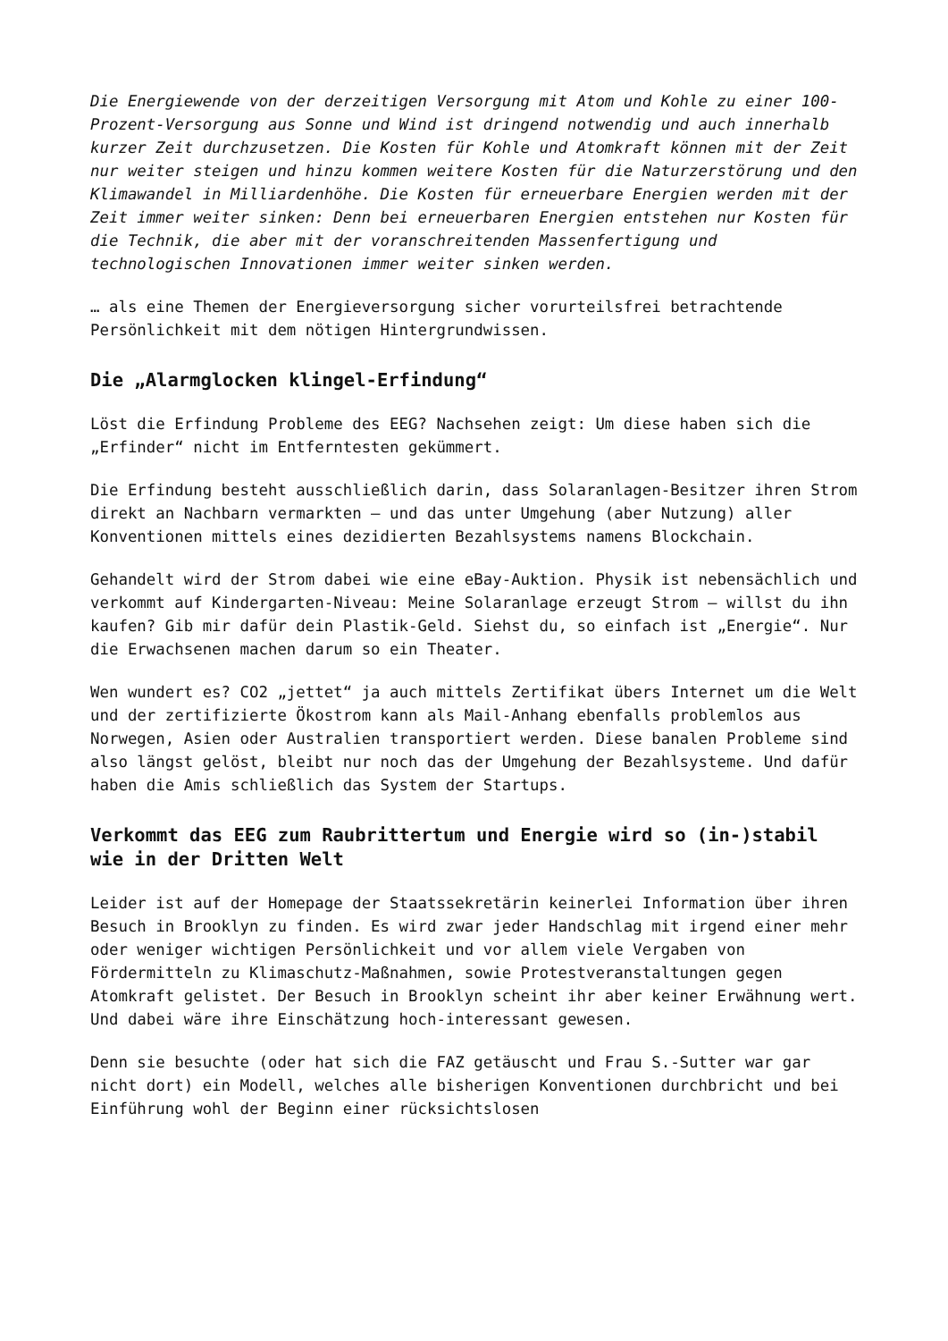Die Energiewende von der derzeitigen Versorgung mit Atom und Kohle zu einer 100-Prozent-Versorgung aus Sonne und Wind ist dringend notwendig und auch innerhalb kurzer Zeit durchzusetzen. Die Kosten für Kohle und Atomkraft können mit der Zeit nur weiter steigen und hinzu kommen weitere Kosten für die Naturzerstörung und den Klimawandel in Milliardenhöhe. Die Kosten für erneuerbare Energien werden mit der Zeit immer weiter sinken: Denn bei erneuerbaren Energien entstehen nur Kosten für die Technik, die aber mit der voranschreitenden Massenfertigung und technologischen Innovationen immer weiter sinken werden.
… als eine Themen der Energieversorgung sicher vorurteilsfrei betrachtende Persönlichkeit mit dem nötigen Hintergrundwissen.
Die „Alarmglocken klingel-Erfindung“
Löst die Erfindung Probleme des EEG? Nachsehen zeigt: Um diese haben sich die „Erfinder“ nicht im Entferntesten gekümmert.
Die Erfindung besteht ausschließlich darin, dass Solaranlagen-Besitzer ihren Strom direkt an Nachbarn vermarkten – und das unter Umgehung (aber Nutzung) aller Konventionen mittels eines dezidierten Bezahlsystems namens Blockchain.
Gehandelt wird der Strom dabei wie eine eBay-Auktion. Physik ist nebensächlich und verkommt auf Kindergarten-Niveau: Meine Solaranlage erzeugt Strom – willst du ihn kaufen? Gib mir dafür dein Plastik-Geld. Siehst du, so einfach ist „Energie“. Nur die Erwachsenen machen darum so ein Theater.
Wen wundert es? CO2 „jettet“ ja auch mittels Zertifikat übers Internet um die Welt und der zertifizierte Ökostrom kann als Mail-Anhang ebenfalls problemlos aus Norwegen, Asien oder Australien transportiert werden. Diese banalen Probleme sind also längst gelöst, bleibt nur noch das der Umgehung der Bezahlsysteme. Und dafür haben die Amis schließlich das System der Startups.
Verkommt das EEG zum Raubrittertum und Energie wird so (in-)stabil wie in der Dritten Welt
Leider ist auf der Homepage der Staatssekretärin keinerlei Information über ihren Besuch in Brooklyn zu finden. Es wird zwar jeder Handschlag mit irgend einer mehr oder weniger wichtigen Persönlichkeit und vor allem viele Vergaben von Fördermitteln zu Klimaschutz-Maßnahmen, sowie Protestveranstaltungen gegen Atomkraft gelistet. Der Besuch in Brooklyn scheint ihr aber keiner Erwähnung wert. Und dabei wäre ihre Einschätzung hoch-interessant gewesen.
Denn sie besuchte (oder hat sich die FAZ getäuscht und Frau S.-Sutter war gar nicht dort) ein Modell, welches alle bisherigen Konventionen durchbricht und bei Einführung wohl der Beginn einer rücksichtslosen